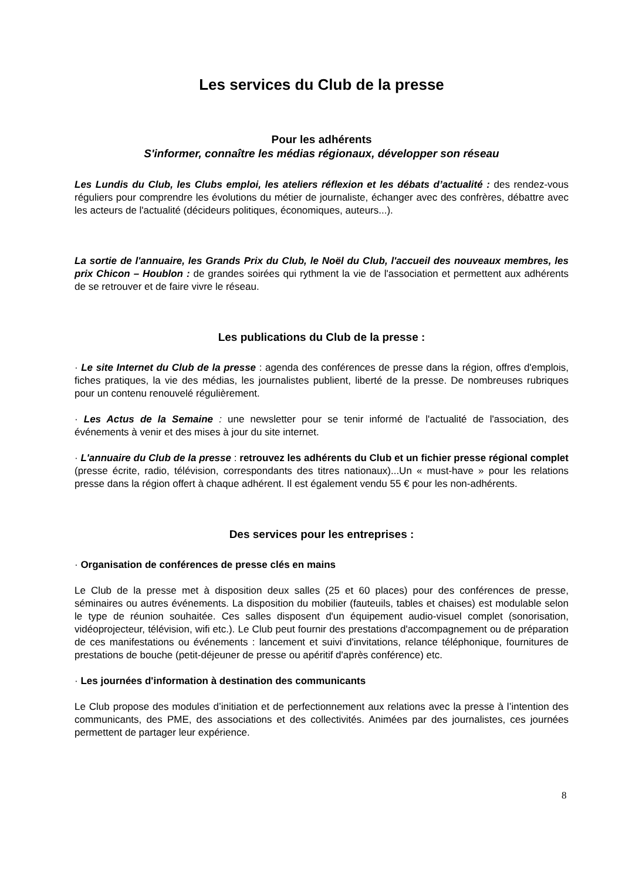Les services du Club de la presse
Pour les adhérents
S'informer, connaître les médias régionaux, développer son réseau
Les Lundis du Club, les Clubs emploi, les ateliers réflexion et les débats d’actualité : des rendez-vous réguliers pour comprendre les évolutions du métier de journaliste, échanger avec des confrères, débattre avec les acteurs de l'actualité (décideurs politiques, économiques, auteurs...).
La sortie de l'annuaire, les Grands Prix du Club, le Noël du Club, l'accueil des nouveaux membres, les prix Chicon – Houblon : de grandes soirées qui rythment la vie de l'association et permettent aux adhérents de se retrouver et de faire vivre le réseau.
Les publications du Club de la presse :
· Le site Internet du Club de la presse : agenda des conférences de presse dans la région, offres d'emplois, fiches pratiques, la vie des médias, les journalistes publient, liberté de la presse. De nombreuses rubriques pour un contenu renouvelé régulièrement.
· Les Actus de la Semaine : une newsletter pour se tenir informé de l'actualité de l'association, des événements à venir et des mises à jour du site internet.
· L'annuaire du Club de la presse : retrouvez les adhérents du Club et un fichier presse régional complet (presse écrite, radio, télévision, correspondants des titres nationaux)...Un « must-have » pour les relations presse dans la région offert à chaque adhérent. Il est également vendu 55 € pour les non-adhérents.
Des services pour les entreprises :
· Organisation de conférences de presse clés en mains
Le Club de la presse met à disposition deux salles (25 et 60 places) pour des conférences de presse, séminaires ou autres événements. La disposition du mobilier (fauteuils, tables et chaises) est modulable selon le type de réunion souhaitée. Ces salles disposent d'un équipement audio-visuel complet (sonorisation, vidéoprojecteur, télévision, wifi etc.). Le Club peut fournir des prestations d'accompagnement ou de préparation de ces manifestations ou événements : lancement et suivi d'invitations, relance téléphonique, fournitures de prestations de bouche (petit-déjeuner de presse ou apéritif d'après conférence) etc.
· Les journées d'information à destination des communicants
Le Club propose des modules d’initiation et de perfectionnement aux relations avec la presse à l’intention des communicants, des PME, des associations et des collectivités. Animées par des journalistes, ces journées permettent de partager leur expérience.
8